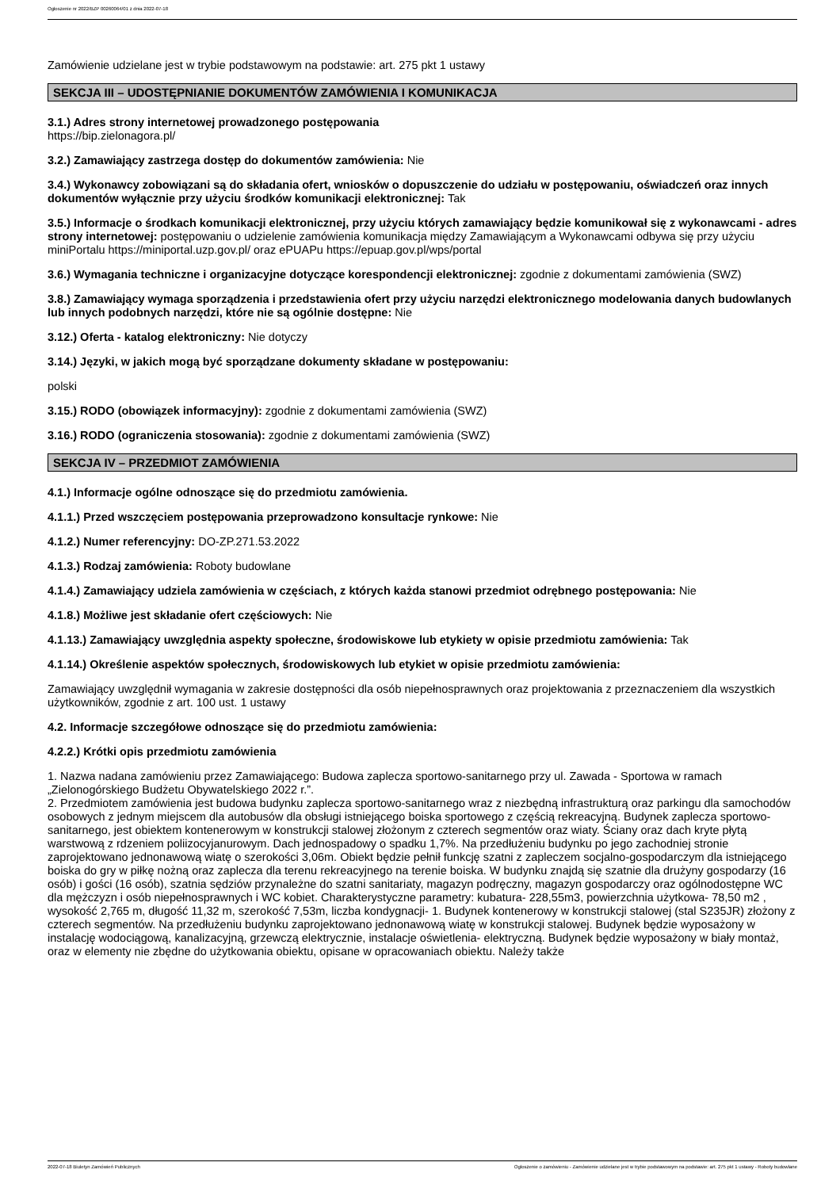Ogłoszenie nr 2022/BZP 00260064/01 z dnia 2022-07-18
Zamówienie udzielane jest w trybie podstawowym na podstawie: art. 275 pkt 1 ustawy
SEKCJA III – UDOSTĘPNIANIE DOKUMENTÓW ZAMÓWIENIA I KOMUNIKACJA
3.1.) Adres strony internetowej prowadzonego postępowania
https://bip.zielonagora.pl/
3.2.) Zamawiający zastrzega dostęp do dokumentów zamówienia: Nie
3.4.) Wykonawcy zobowiązani są do składania ofert, wniosków o dopuszczenie do udziału w postępowaniu, oświadczeń oraz innych dokumentów wyłącznie przy użyciu środków komunikacji elektronicznej: Tak
3.5.) Informacje o środkach komunikacji elektronicznej, przy użyciu których zamawiający będzie komunikował się z wykonawcami - adres strony internetowej: postępowaniu o udzielenie zamówienia komunikacja między Zamawiającym a Wykonawcami odbywa się przy użyciu miniPortalu https://miniportal.uzp.gov.pl/ oraz ePUAPu https://epuap.gov.pl/wps/portal
3.6.) Wymagania techniczne i organizacyjne dotyczące korespondencji elektronicznej: zgodnie z dokumentami zamówienia (SWZ)
3.8.) Zamawiający wymaga sporządzenia i przedstawienia ofert przy użyciu narzędzi elektronicznego modelowania danych budowlanych lub innych podobnych narzędzi, które nie są ogólnie dostępne: Nie
3.12.) Oferta - katalog elektroniczny: Nie dotyczy
3.14.) Języki, w jakich mogą być sporządzane dokumenty składane w postępowaniu:
polski
3.15.) RODO (obowiązek informacyjny): zgodnie z dokumentami zamówienia (SWZ)
3.16.) RODO (ograniczenia stosowania): zgodnie z dokumentami zamówienia (SWZ)
SEKCJA IV – PRZEDMIOT ZAMÓWIENIA
4.1.) Informacje ogólne odnoszące się do przedmiotu zamówienia.
4.1.1.) Przed wszczęciem postępowania przeprowadzono konsultacje rynkowe: Nie
4.1.2.) Numer referencyjny: DO-ZP.271.53.2022
4.1.3.) Rodzaj zamówienia: Roboty budowlane
4.1.4.) Zamawiający udziela zamówienia w częściach, z których każda stanowi przedmiot odrębnego postępowania: Nie
4.1.8.) Możliwe jest składanie ofert częściowych: Nie
4.1.13.) Zamawiający uwzględnia aspekty społeczne, środowiskowe lub etykiety w opisie przedmiotu zamówienia: Tak
4.1.14.) Określenie aspektów społecznych, środowiskowych lub etykiet w opisie przedmiotu zamówienia:
Zamawiający uwzględnił wymagania w zakresie dostępności dla osób niepełnosprawnych oraz projektowania z przeznaczeniem dla wszystkich użytkowników, zgodnie z art. 100 ust. 1 ustawy
4.2. Informacje szczegółowe odnoszące się do przedmiotu zamówienia:
4.2.2.) Krótki opis przedmiotu zamówienia
1. Nazwa nadana zamówieniu przez Zamawiającego: Budowa zaplecza sportowo-sanitarnego przy ul. Zawada - Sportowa w ramach „Zielonogórskiego Budżetu Obywatelskiego 2022 r.”.
2. Przedmiotem zamówienia jest budowa budynku zaplecza sportowo-sanitarnego wraz z niezbędną infrastrukturą oraz parkingu dla samochodów osobowych z jednym miejscem dla autobusów dla obsługi istniejącego boiska sportowego z częścią rekreacyjną. Budynek zaplecza sportowo-sanitarnego, jest obiektem kontenerowym w konstrukcji stalowej złożonym z czterech segmentów oraz wiaty. Ściany oraz dach kryte płytą warstwową z rdzeniem poliizocyjanurowym. Dach jednospadowy o spadku 1,7%. Na przedłużeniu budynku po jego zachodniej stronie zaprojektowano jednonawową wiatę o szerokości 3,06m. Obiekt będzie pełnił funkcję szatni z zapleczem socjalno-gospodarczym dla istniejącego boiska do gry w piłkę nożną oraz zaplecza dla terenu rekreacyjnego na terenie boiska. W budynku znajdą się szatnie dla drużyny gospodarzy (16 osób) i gości (16 osób), szatnia sędziów przynależne do szatni sanitariaty, magazyn podręczny, magazyn gospodarczy oraz ogólnodostępne WC dla mężczyzn i osób niepełnosprawnych i WC kobiet. Charakterystyczne parametry: kubatura- 228,55m3, powierzchnia użytkowa- 78,50 m2 , wysokość 2,765 m, długość 11,32 m, szerokość 7,53m, liczba kondygnacji- 1. Budynek kontenerowy w konstrukcji stalowej (stal S235JR) złożony z czterech segmentów. Na przedłużeniu budynku zaprojektowano jednonawową wiatę w konstrukcji stalowej. Budynek będzie wyposażony w instalację wodociągową, kanalizacyjną, grzewczą elektrycznie, instalacje oświetlenia- elektryczną. Budynek będzie wyposażony w biały montaż, oraz w elementy nie zbędne do użytkowania obiektu, opisane w opracowaniach obiektu. Należy także
2022-07-18 Biuletyn Zamówień Publicznych Ogłoszenie o zamówieniu - Zamówienie udzielane jest w trybie podstawowym na podstawie: art. 275 pkt 1 ustawy - Roboty budowlane